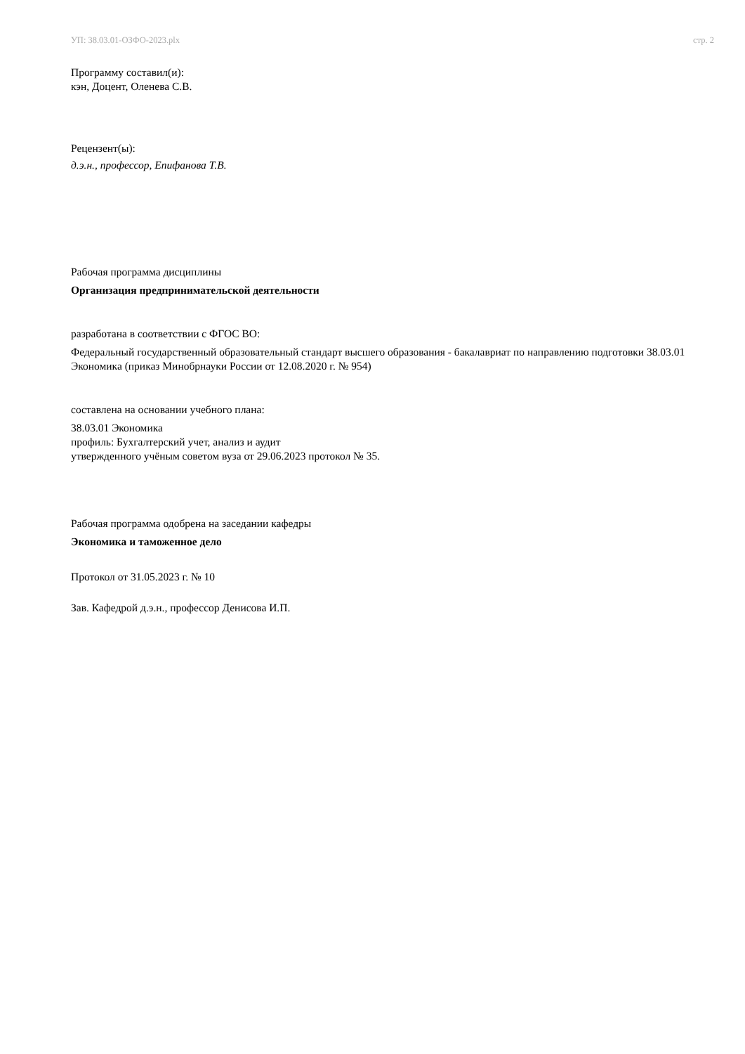УП: 38.03.01-ОЗФО-2023.plx стр. 2
Программу составил(и):
кэн, Доцент, Оленева С.В.
Рецензент(ы):
д.э.н., профессор, Епифанова Т.В.
Рабочая программа дисциплины
Организация предпринимательской деятельности
разработана в соответствии с ФГОС ВО:
Федеральный государственный образовательный стандарт высшего образования - бакалавриат по направлению подготовки 38.03.01 Экономика (приказ Минобрнауки России от 12.08.2020 г. № 954)
составлена на основании учебного плана:
38.03.01 Экономика
профиль: Бухгалтерский учет, анализ и аудит
утвержденного учёным советом вуза от 29.06.2023 протокол № 35.
Рабочая программа одобрена на заседании кафедры
Экономика и таможенное дело
Протокол от 31.05.2023 г. № 10
Зав. Кафедрой д.э.н., профессор Денисова И.П.